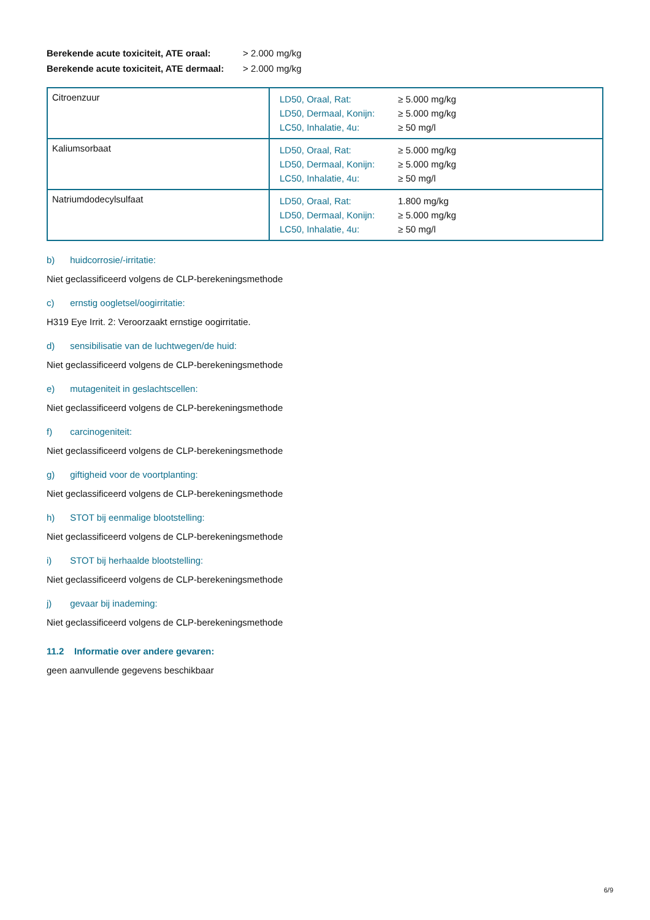Berekende acute toxiciteit, ATE oraal: > 2.000 mg/kg
Berekende acute toxiciteit, ATE dermaal: > 2.000 mg/kg
| Citroenzuur | / LD50, Oraal, Rat: / ≥ 5.000 mg/kg / / LD50, Dermaal, Konijn: / ≥ 5.000 mg/kg / / LC50, Inhalatie, 4u: / ≥ 50 mg/l / |
| Kaliumsorbaat | / LD50, Oraal, Rat: / ≥ 5.000 mg/kg / / LD50, Dermaal, Konijn: / ≥ 5.000 mg/kg / / LC50, Inhalatie, 4u: / ≥ 50 mg/l / |
| Natriumdodecylsulfaat | / LD50, Oraal, Rat: / 1.800 mg/kg / / LD50, Dermaal, Konijn: / ≥ 5.000 mg/kg / / LC50, Inhalatie, 4u: / ≥ 50 mg/l / |
b) huidcorrosie/-irritatie:
Niet geclassificeerd volgens de CLP-berekeningsmethode
c) ernstig oogletsel/oogirritatie:
H319 Eye Irrit. 2: Veroorzaakt ernstige oogirritatie.
d) sensibilisatie van de luchtwegen/de huid:
Niet geclassificeerd volgens de CLP-berekeningsmethode
e) mutageniteit in geslachtscellen:
Niet geclassificeerd volgens de CLP-berekeningsmethode
f) carcinogeniteit:
Niet geclassificeerd volgens de CLP-berekeningsmethode
g) giftigheid voor de voortplanting:
Niet geclassificeerd volgens de CLP-berekeningsmethode
h) STOT bij eenmalige blootstelling:
Niet geclassificeerd volgens de CLP-berekeningsmethode
i) STOT bij herhaalde blootstelling:
Niet geclassificeerd volgens de CLP-berekeningsmethode
j) gevaar bij inademing:
Niet geclassificeerd volgens de CLP-berekeningsmethode
11.2 Informatie over andere gevaren:
geen aanvullende gegevens beschikbaar
6/9